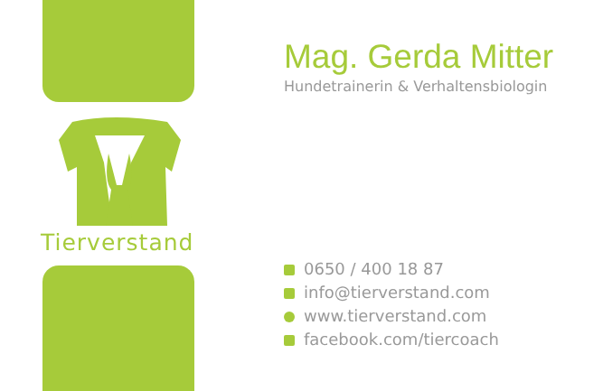Tierverstand
Mag. Gerda Mitter
Hundetrainerin & Verhaltensbiologin
0650 / 400 18 87
info@tierverstand.com
www.tierverstand.com
facebook.com/tiercoach